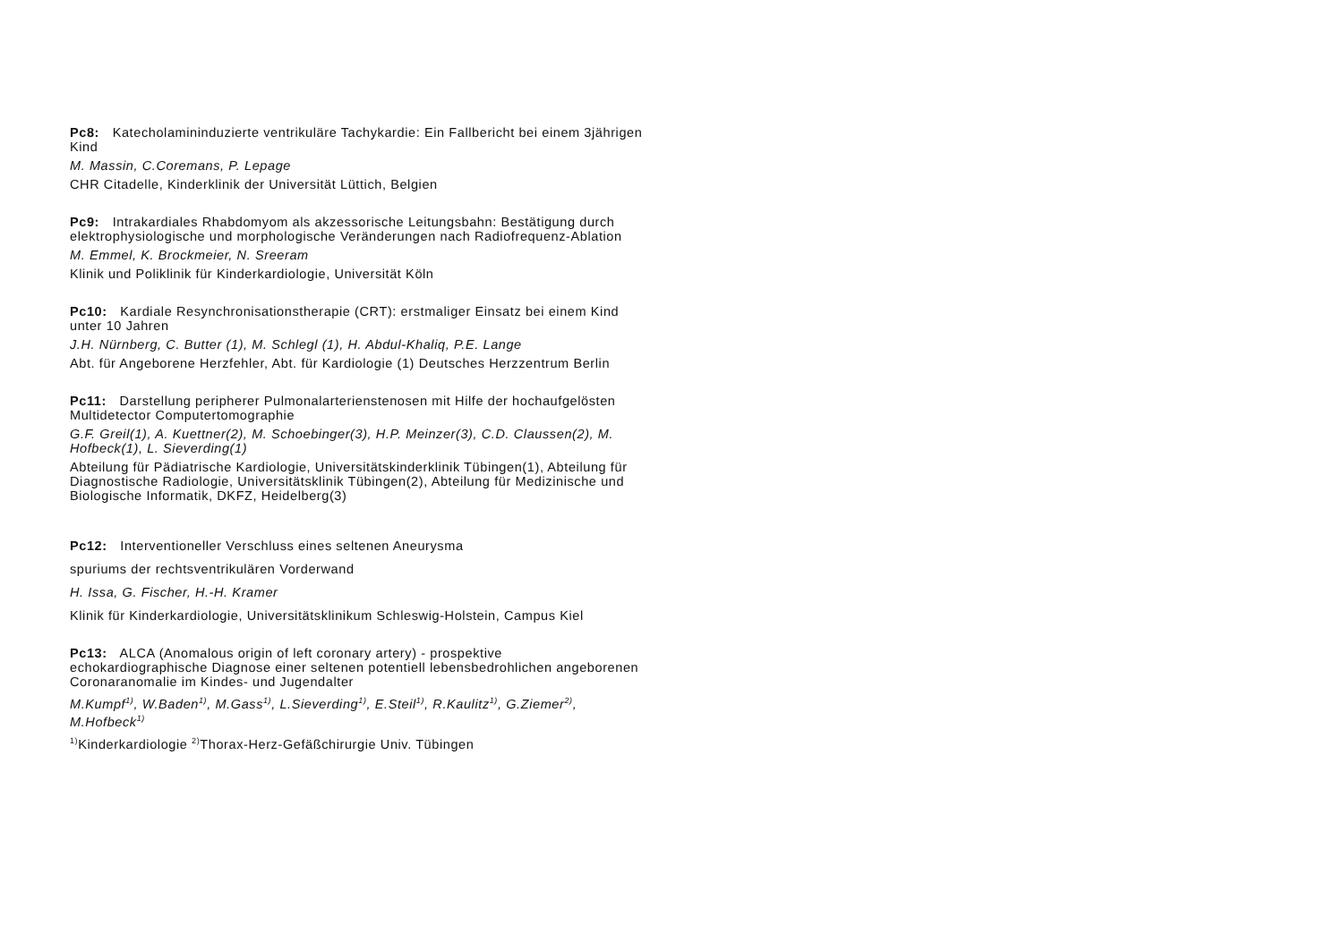Pc8: Katecholamininduzierte ventrikuläre Tachykardie: Ein Fallbericht bei einem 3jährigen Kind
M. Massin, C.Coremans, P. Lepage
CHR Citadelle, Kinderklinik der Universität Lüttich, Belgien
Pc9: Intrakardiales Rhabdomyom als akzessorische Leitungsbahn: Bestätigung durch elektrophysiologische und morphologische Veränderungen nach Radiofrequenz-Ablation
M. Emmel, K. Brockmeier, N. Sreeram
Klinik und Poliklinik für Kinderkardiologie, Universität Köln
Pc10: Kardiale Resynchronisationstherapie (CRT): erstmaliger Einsatz bei einem Kind unter 10 Jahren
J.H. Nürnberg, C. Butter (1), M. Schlegl (1), H. Abdul-Khaliq, P.E. Lange
Abt. für Angeborene Herzfehler, Abt. für Kardiologie (1) Deutsches Herzzentrum Berlin
Pc11: Darstellung peripherer Pulmonalarterienstenosen mit Hilfe der hochaufgelösten Multidetector Computertomographie
G.F. Greil(1), A. Kuettner(2), M. Schoebinger(3), H.P. Meinzer(3), C.D. Claussen(2), M. Hofbeck(1), L. Sieverding(1)
Abteilung für Pädiatrische Kardiologie, Universitätskinderklinik Tübingen(1), Abteilung für Diagnostische Radiologie, Universitätsklinik Tübingen(2), Abteilung für Medizinische und Biologische Informatik, DKFZ, Heidelberg(3)
Pc12: Interventioneller Verschluss eines seltenen Aneurysma
spuriums der rechtsventrikulären Vorderwand
H. Issa, G. Fischer, H.-H. Kramer
Klinik für Kinderkardiologie, Universitätsklinikum Schleswig-Holstein, Campus Kiel
Pc13: ALCA (Anomalous origin of left coronary artery) - prospektive echokardiographische Diagnose einer seltenen potentiell lebensbedrohlichen angeborenen Coronaranomalie im Kindes- und Jugendalter
M.Kumpf<sup>1)</sup>, W.Baden<sup>1)</sup>, M.Gass<sup>1)</sup>, L.Sieverding<sup>1)</sup>, E.Steil<sup>1)</sup>, R.Kaulitz<sup>1)</sup>, G.Ziemer<sup>2)</sup>, M.Hofbeck<sup>1)</sup>
<sup>1)</sup> Kinderkardiologie <sup>2)</sup>Thorax-Herz-Gefäßchirurgie Univ. Tübingen